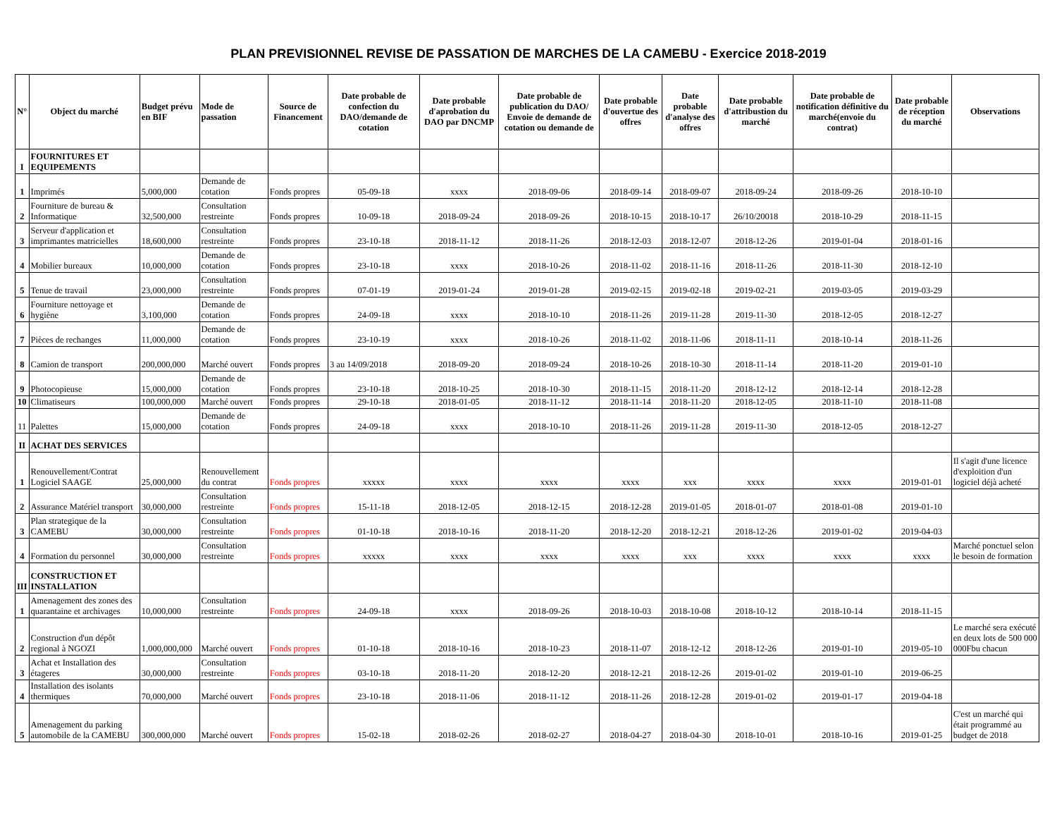PLAN PREVISIONNEL REVISE DE PASSATION DE MARCHES DE LA CAMEBU - Exercice 2018-2019
| N° | Object du marché | Budget prévu en BIF | Mode de passation | Source de Financement | Date probable de confection du DAO/demande de cotation | Date probable d'aprobation du DAO par DNCMP | Date probable de publication du DAO/ Envoie de demande de cotation ou demande de | Date probable d'ouvertue des offres | Date probable d'analyse des offres | Date probable d'attribustion du marché | Date probable de notification définitive du marché(envoie du contrat) | Date probable de réception du marché | Observations |
| --- | --- | --- | --- | --- | --- | --- | --- | --- | --- | --- | --- | --- | --- |
| I | FOURNITURES ET EQUIPEMENTS | | | | | | | | | | | | |
| 1 | Imprimés | 5,000,000 | Demande de cotation | Fonds propres | 05-09-18 | xxxx | 2018-09-06 | 2018-09-14 | 2018-09-07 | 2018-09-24 | 2018-09-26 | 2018-10-10 | |
| 2 | Fourniture de bureau & Informatique | 32,500,000 | Consultation restreinte | Fonds propres | 10-09-18 | 2018-09-24 | 2018-09-26 | 2018-10-15 | 2018-10-17 | 26/10/20018 | 2018-10-29 | 2018-11-15 | |
| 3 | Serveur d'application et imprimantes matricielles | 18,600,000 | Consultation restreinte | Fonds propres | 23-10-18 | 2018-11-12 | 2018-11-26 | 2018-12-03 | 2018-12-07 | 2018-12-26 | 2019-01-04 | 2018-01-16 | |
| 4 | Mobilier bureaux | 10,000,000 | Demande de cotation | Fonds propres | 23-10-18 | xxxx | 2018-10-26 | 2018-11-02 | 2018-11-16 | 2018-11-26 | 2018-11-30 | 2018-12-10 | |
| 5 | Tenue de travail | 23,000,000 | Consultation restreinte | Fonds propres | 07-01-19 | 2019-01-24 | 2019-01-28 | 2019-02-15 | 2019-02-18 | 2019-02-21 | 2019-03-05 | 2019-03-29 | |
| 6 | Fourniture nettoyage et hygiène | 3,100,000 | Demande de cotation | Fonds propres | 24-09-18 | xxxx | 2018-10-10 | 2018-11-26 | 2019-11-28 | 2019-11-30 | 2018-12-05 | 2018-12-27 | |
| 7 | Pièces de rechanges | 11,000,000 | Demande de cotation | Fonds propres | 23-10-19 | xxxx | 2018-10-26 | 2018-11-02 | 2018-11-06 | 2018-11-11 | 2018-10-14 | 2018-11-26 | |
| 8 | Camion de transport | 200,000,000 | Marché ouvert | Fonds propres | 3 au 14/09/2018 | 2018-09-20 | 2018-09-24 | 2018-10-26 | 2018-10-30 | 2018-11-14 | 2018-11-20 | 2019-01-10 | |
| 9 | Photocopieuse | 15,000,000 | Demande de cotation | Fonds propres | 23-10-18 | 2018-10-25 | 2018-10-30 | 2018-11-15 | 2018-11-20 | 2018-12-12 | 2018-12-14 | 2018-12-28 | |
| 10 | Climatiseurs | 100,000,000 | Marché ouvert | Fonds propres | 29-10-18 | 2018-01-05 | 2018-11-12 | 2018-11-14 | 2018-11-20 | 2018-12-05 | 2018-11-10 | 2018-11-08 | |
| 11 | Palettes | 15,000,000 | Demande de cotation | Fonds propres | 24-09-18 | xxxx | 2018-10-10 | 2018-11-26 | 2019-11-28 | 2019-11-30 | 2018-12-05 | 2018-12-27 | |
| II | ACHAT DES SERVICES | | | | | | | | | | | | |
| 1 | Renouvellement/Contrat Logiciel SAAGE | 25,000,000 | Renouvellement du contrat | Fonds propres | xxxxx | xxxx | xxxx | xxxx | xxx | xxxx | xxxx | 2019-01-01 | Il s'agit d'une licence d'exploition d'un logiciel déjà acheté |
| 2 | Assurance Matériel transport | 30,000,000 | Consultation restreinte | Fonds propres | 15-11-18 | 2018-12-05 | 2018-12-15 | 2018-12-28 | 2019-01-05 | 2018-01-07 | 2018-01-08 | 2019-01-10 | |
| 3 | Plan strategique de la CAMEBU | 30,000,000 | Consultation restreinte | Fonds propres | 01-10-18 | 2018-10-16 | 2018-11-20 | 2018-12-20 | 2018-12-21 | 2018-12-26 | 2019-01-02 | 2019-04-03 | |
| 4 | Formation du personnel | 30,000,000 | Consultation restreinte | Fonds propres | xxxxx | xxxx | xxxx | xxxx | xxx | xxxx | xxxx | xxxx | Marché ponctuel selon le besoin de formation |
| III | CONSTRUCTION ET INSTALLATION | | | | | | | | | | | | |
| 1 | Amenagement des zones des quarantaine et archivages | 10,000,000 | Consultation restreinte | Fonds propres | 24-09-18 | xxxx | 2018-09-26 | 2018-10-03 | 2018-10-08 | 2018-10-12 | 2018-10-14 | 2018-11-15 | |
| 2 | Construction d'un dépôt regional à NGOZI | 1,000,000,000 | Marché ouvert | Fonds propres | 01-10-18 | 2018-10-16 | 2018-10-23 | 2018-11-07 | 2018-12-12 | 2018-12-26 | 2019-01-10 | 2019-05-10 | Le marché sera exécuté en deux lots de 500 000 000Fbu chacun |
| 3 | Achat et Installation des étageres | 30,000,000 | Consultation restreinte | Fonds propres | 03-10-18 | 2018-11-20 | 2018-12-20 | 2018-12-21 | 2018-12-26 | 2019-01-02 | 2019-01-10 | 2019-06-25 | |
| 4 | Installation des isolants thermiques | 70,000,000 | Marché ouvert | Fonds propres | 23-10-18 | 2018-11-06 | 2018-11-12 | 2018-11-26 | 2018-12-28 | 2019-01-02 | 2019-01-17 | 2019-04-18 | |
| 5 | Amenagement du parking automobile de la CAMEBU | 300,000,000 | Marché ouvert | Fonds propres | 15-02-18 | 2018-02-26 | 2018-02-27 | 2018-04-27 | 2018-04-30 | 2018-10-01 | 2018-10-16 | 2019-01-25 | C'est un marché qui était programmé au budget de 2018 |